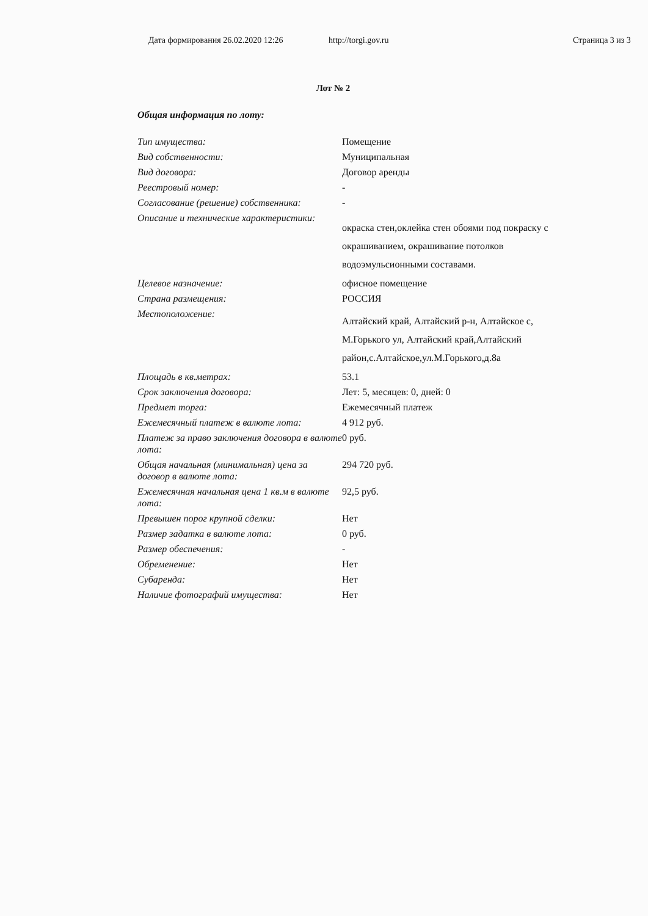Дата формирования 26.02.2020 12:26 http://torgi.gov.ru Страница 3 из 3
Лот № 2
| Общая информация по лоту: | |
| Тип имущества: | Помещение |
| Вид собственности: | Муниципальная |
| Вид договора: | Договор аренды |
| Реестровый номер: | - |
| Согласование (решение) собственника: | - |
| Описание и технические характеристики: | окраска стен,оклейка стен обоями под покраску с окрашиванием, окрашивание потолков водоэмульсионными составами. |
| Целевое назначение: | офисное помещение |
| Страна размещения: | РОССИЯ |
| Местоположение: | Алтайский край, Алтайский р-н, Алтайское с, М.Горького ул, Алтайский край,Алтайский район,с.Алтайское,ул.М.Горького,д.8а |
| Площадь в кв.метрах: | 53.1 |
| Срок заключения договора: | Лет: 5, месяцев: 0, дней: 0 |
| Предмет торга: | Ежемесячный платеж |
| Ежемесячный платеж в валюте лота: | 4 912 руб. |
| Платеж за право заключения договора в валюте лота: | 0 руб. |
| Общая начальная (минимальная) цена за договор в валюте лота: | 294 720 руб. |
| Ежемесячная начальная цена 1 кв.м в валюте лота: | 92,5 руб. |
| Превышен порог крупной сделки: | Нет |
| Размер задатка в валюте лота: | 0 руб. |
| Размер обеспечения: | - |
| Обременение: | Нет |
| Субаренда: | Нет |
| Наличие фотографий имущества: | Нет |